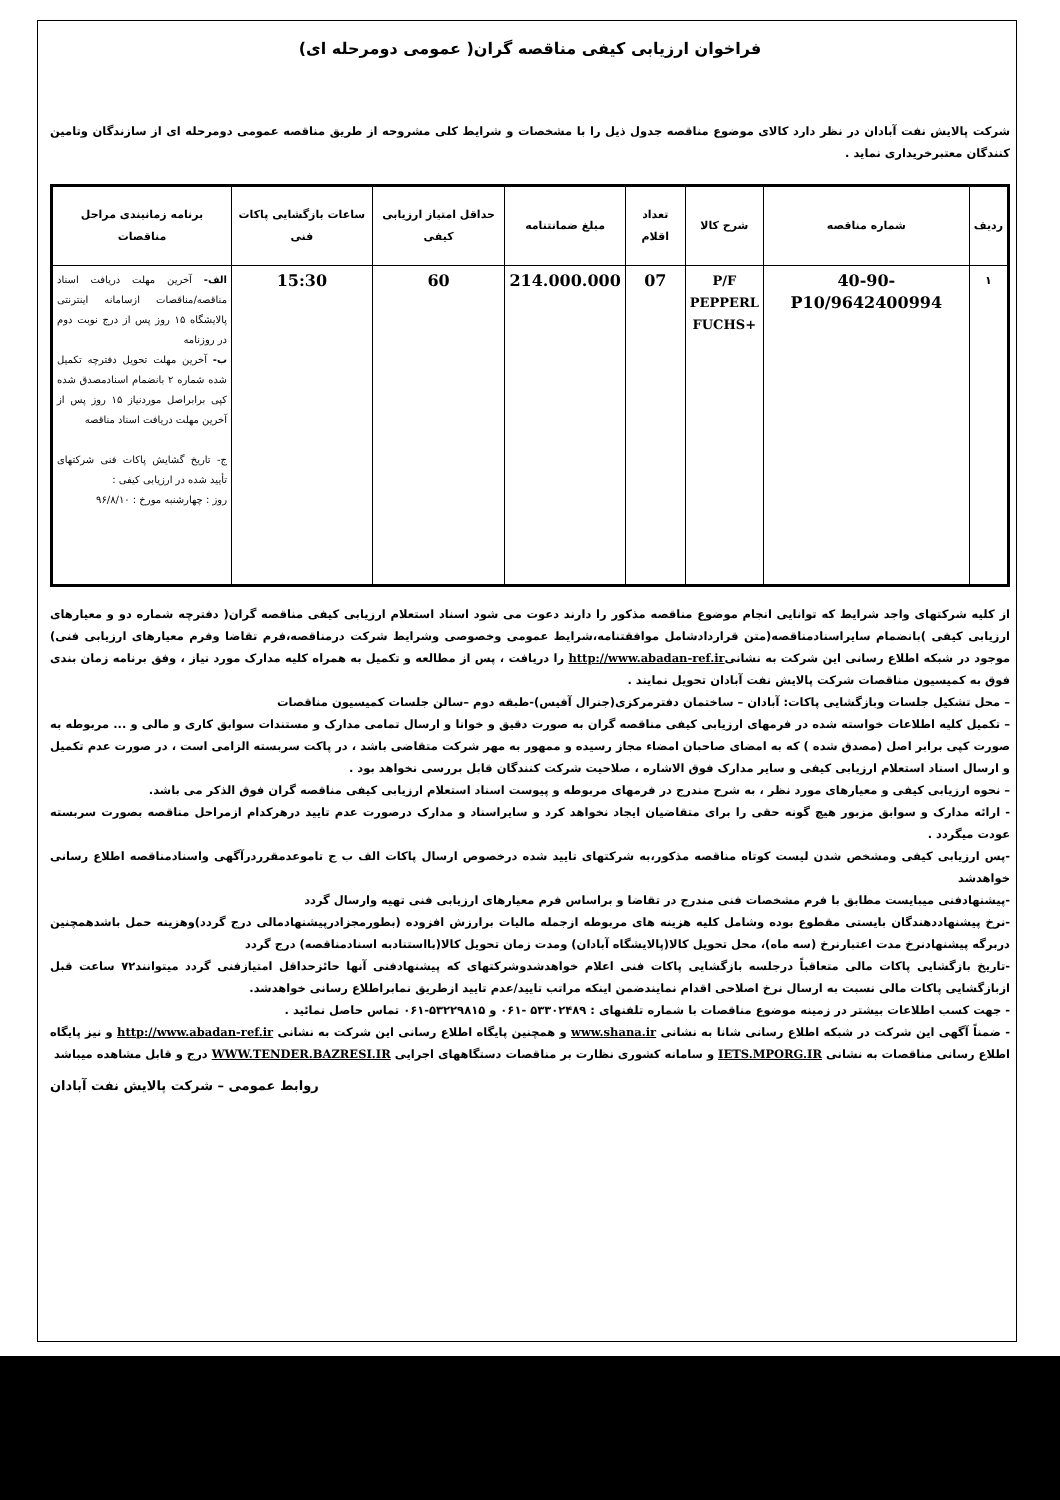فراخوان ارزیابی کیفی مناقصه گران( عمومی دومرحله ای)
شرکت پالایش نفت آبادان در نظر دارد کالای موضوع مناقصه جدول ذیل را با مشخصات و شرایط کلی مشروحه از طریق مناقصه عمومی دومرحله ای از سازندگان وتامین کنندگان معتبرخریداری نماید .
| ردیف | شماره مناقصه | شرح کالا | تعداد اقلام | مبلغ ضمانتنامه | حداقل امتیاز ارزیابی کیفی | ساعات بازگشایی پاکات فنی | برنامه زمانبندی مراحل مناقصات |
| --- | --- | --- | --- | --- | --- | --- | --- |
| ۱ | 40-90-9642400994/P10 | P/F PEPPERL +FUCHS | 07 | 214.000.000 | 60 | 15:30 | الف- آخرین مهلت دریافت اسناد مناقصه/مناقصات ازسامانه اینترنتی پالایشگاه ۱۵ روز پس از درج نوبت دوم در روزنامه ب- آخرین مهلت تحویل دفترچه تکمیل شده شماره ۲ بانضمام اسنادمصدق شده کپی برابراصل موردنیاز ۱۵ روز پس از آخرین مهلت دریافت اسناد مناقصه ج- تاریخ گشایش پاکات فنی شرکتهای تأیید شده در ارزیابی کیفی : روز : چهارشنبه مورخ : ۹۶/۸/۱۰ |
از کلیه شرکتهای واجد شرایط که توانایی انجام موضوع مناقصه مذکور را دارند دعوت می شود اسناد استعلام ارزیابی کیفی مناقصه گران( دفترچه شماره دو و معیارهای ارزیابی کیفی )بانضمام سایراسنادمناقصه(متن قراردادشامل موافقتنامه،شرایط عمومی وخصوصی وشرایط شرکت درمناقصه،فرم تقاضا وفرم معیارهای ارزیابی فنی) موجود در شبکه اطلاع رسانی این شرکت به نشانیhttp://www.abadan-ref.ir را دریافت ، پس از مطالعه و تکمیل به همراه کلیه مدارک مورد نیاز ، وفق برنامه زمان بندی فوق به کمیسیون مناقصات شرکت پالایش نفت آبادان تحویل نمایند .
– محل تشکیل جلسات وبازگشایی پاکات: آبادان – ساختمان دفترمرکزی(جنرال آفیس)-طبقه دوم –سالن جلسات کمیسیون مناقصات
– تکمیل کلیه اطلاعات خواسته شده در فرمهای ارزیابی کیفی مناقصه گران به صورت دقیق و خوانا و ارسال تمامی مدارک و مستندات سوابق کاری و مالی و ... مربوطه به صورت کپی برابر اصل (مصدق شده ) که به امضای صاحبان امضاء مجاز رسیده و ممهور به مهر شرکت متقاضی باشد ، در پاکت سربسته الزامی است ، در صورت عدم تکمیل و ارسال اسناد استعلام ارزیابی کیفی و سایر مدارک فوق الاشاره ، صلاحیت شرکت کنندگان قابل بررسی نخواهد بود .
– نحوه ارزیابی کیفی و معیارهای مورد نظر ، به شرح مندرج در فرمهای مربوطه و پیوست اسناد استعلام ارزیابی کیفی مناقصه گران فوق الذکر می باشد.
- ارائه مدارک و سوابق مزبور هیچ گونه حقی را برای متقاضیان ایجاد نخواهد کرد و سایراسناد و مدارک درصورت عدم تایید درهرکدام ازمراحل مناقصه بصورت سربسته عودت میگردد .
-پس ارزیابی کیفی ومشخص شدن لیست کوتاه مناقصه مذکور،به شرکتهای تایید شده درخصوص ارسال پاکات الف ب ج تاموعدمقرردرآگهی واسنادمناقصه اطلاع رسانی خواهدشد
-پیشنهادفنی میبایست مطابق با فرم مشخصات فنی مندرج در تقاضا و براساس فرم معیارهای ارزیابی فنی تهیه وارسال گردد
-نرخ پیشنهاددهندگان بایستی مقطوع بوده وشامل کلیه هزینه های مربوطه ازجمله مالیات برارزش افزوده (بطورمجزادرپیشنهادمالی درج گردد)وهزینه حمل باشدهمچنین دربرگه پیشنهادنرخ مدت اعتبارنرخ (سه ماه)، محل تحویل کالا(پالایشگاه آبادان) ومدت زمان تحویل کالا(بااستنادبه اسنادمناقصه) درج گردد
-تاریخ بازگشایی پاکات مالی متعاقباً درجلسه بازگشایی پاکات فنی اعلام خواهدشدوشرکتهای که پیشنهادفنی آنها حائزحداقل امتیازفنی گردد میتوانند۷۲ ساعت قبل ازبازگشایی پاکات مالی نسبت به ارسال نرخ اصلاحی اقدام نمایندضمن اینکه مراتب تایید/عدم تایید ازطریق نمابراطلاع رسانی خواهدشد.
- جهت کسب اطلاعات بیشتر در زمینه موضوع مناقصات با شماره تلفنهای : ۵۳۳۰۲۴۸۹ -۰۶۱ و ۵۳۲۲۹۸۱۵-۰۶۱ تماس حاصل نمائید .
- ضمناً آگهی این شرکت در شبکه اطلاع رسانی شانا به نشانی www.shana.ir و همچنین پایگاه اطلاع رسانی این شرکت به نشانی http://www.abadan-ref.ir و نیز پایگاه اطلاع رسانی مناقصات به نشانی IETS.MPORG.IR و سامانه کشوری نظارت بر مناقصات دستگاههای اجرایی WWW.TENDER.BAZRESI.IR درج و قابل مشاهده میباشد
روابط عمومی – شرکت پالایش نفت آبادان